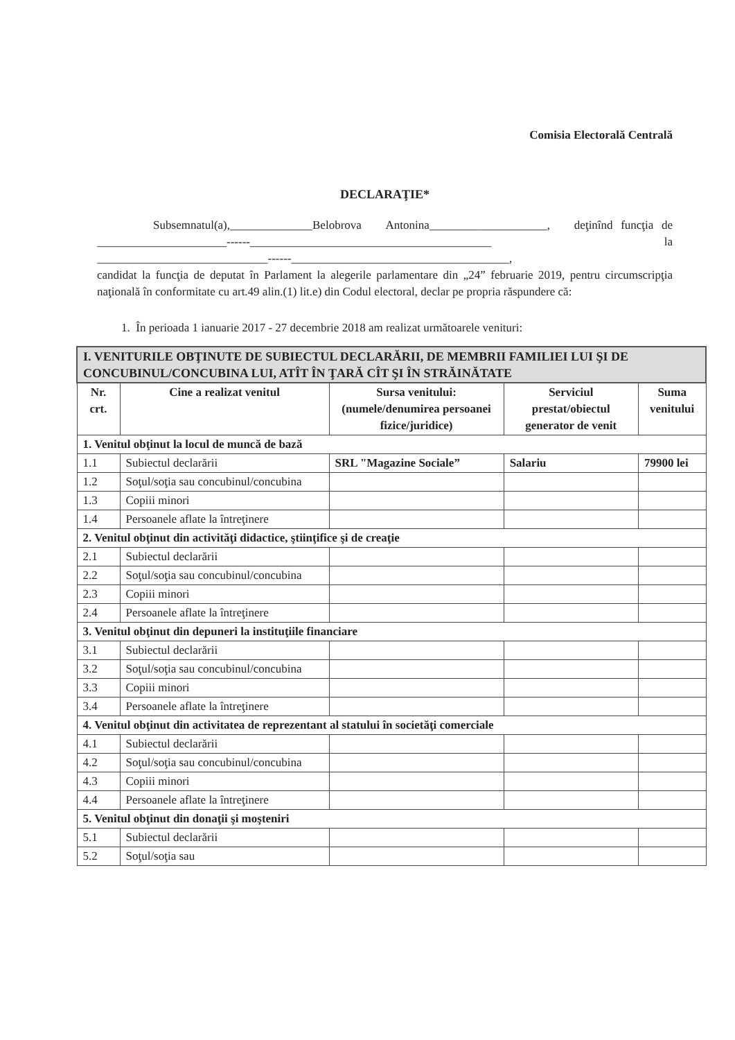Comisia Electorală Centrală
DECLARAŢIE*
Subsemnatul(a),______________Belobrova Antonina____________________, deţinînd funcţia de ______________________------_________________________________________ la _____________________________------_____________________________________,
candidat la funcţia de deputat în Parlament la alegerile parlamentare din „24” februarie 2019, pentru circumscripţia naţională în conformitate cu art.49 alin.(1) lit.e) din Codul electoral, declar pe propria răspundere că:
1. În perioada 1 ianuarie 2017 - 27 decembrie 2018 am realizat următoarele venituri:
| I. VENITURILE OBŢINUTE DE SUBIECTUL DECLARĂRII, DE MEMBRII FAMILIEI LUI ŞI DE CONCUBINUL/CONCUBINA LUI, ATÎT ÎN ŢARĂ CÎT ŞI ÎN STRĂINĂTATE | | | | |
| Nr. crt. | Cine a realizat venitul | Sursa venitului: (numele/denumirea persoanei fizice/juridice) | Serviciul prestat/obiectul generator de venit | Suma venitului |
| 1. Venitul obţinut la locul de muncă de bază | | | | |
| 1.1 | Subiectul declarării | SRL "Magazine Sociale” | Salariu | 79900 lei |
| 1.2 | Soţul/soţia sau concubinul/concubina | | | |
| 1.3 | Copiii minori | | | |
| 1.4 | Persoanele aflate la întreţinere | | | |
| 2. Venitul obţinut din activităţi didactice, ştiinţifice şi de creaţie | | | | |
| 2.1 | Subiectul declarării | | | |
| 2.2 | Soţul/soţia sau concubinul/concubina | | | |
| 2.3 | Copiii minori | | | |
| 2.4 | Persoanele aflate la întreţinere | | | |
| 3. Venitul obţinut din depuneri la instituţiile financiare | | | | |
| 3.1 | Subiectul declarării | | | |
| 3.2 | Soţul/soţia sau concubinul/concubina | | | |
| 3.3 | Copiii minori | | | |
| 3.4 | Persoanele aflate la întreţinere | | | |
| 4. Venitul obţinut din activitatea de reprezentant al statului în societăţi comerciale | | | | |
| 4.1 | Subiectul declarării | | | |
| 4.2 | Soţul/soţia sau concubinul/concubina | | | |
| 4.3 | Copiii minori | | | |
| 4.4 | Persoanele aflate la întreţinere | | | |
| 5. Venitul obţinut din donaţii şi moşteniri | | | | |
| 5.1 | Subiectul declarării | | | |
| 5.2 | Soţul/soţia sau | | | |